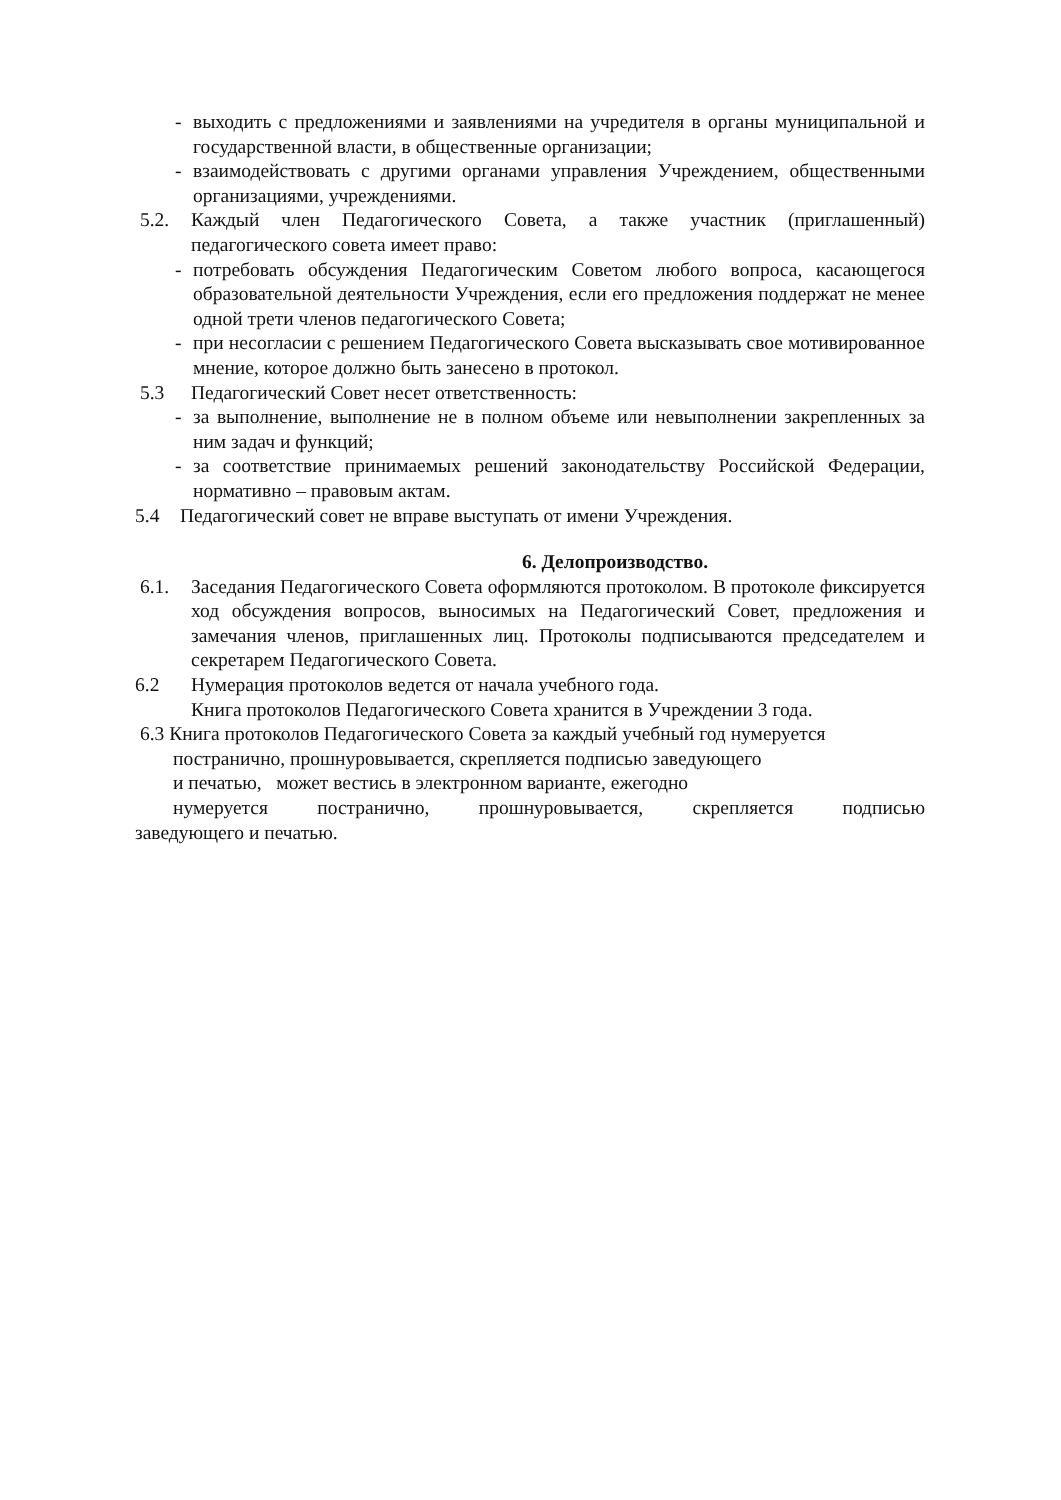- выходить с предложениями и заявлениями на учредителя в органы муниципальной и государственной власти, в общественные организации;
- взаимодействовать с другими органами управления Учреждением, общественными организациями, учреждениями.
5.2. Каждый член Педагогического Совета, а также участник (приглашенный) педагогического совета имеет право:
- потребовать обсуждения Педагогическим Советом любого вопроса, касающегося образовательной деятельности Учреждения, если его предложения поддержат не менее одной трети членов педагогического Совета;
- при несогласии с решением Педагогического Совета высказывать свое мотивированное мнение, которое должно быть занесено в протокол.
5.3 Педагогический Совет несет ответственность:
- за выполнение, выполнение не в полном объеме или невыполнении закрепленных за ним задач и функций;
- за соответствие принимаемых решений законодательству Российской Федерации, нормативно – правовым актам.
5.4 Педагогический совет не вправе выступать от имени Учреждения.
6. Делопроизводство.
6.1. Заседания Педагогического Совета оформляются протоколом. В протоколе фиксируется ход обсуждения вопросов, выносимых на Педагогический Совет, предложения и замечания членов, приглашенных лиц. Протоколы подписываются председателем и секретарем Педагогического Совета.
6.2 Нумерация протоколов ведется от начала учебного года.
Книга протоколов Педагогического Совета хранится в Учреждении 3 года.
6.3 Книга протоколов Педагогического Совета за каждый учебный год нумеруется
постранично, прошнуровывается, скрепляется подписью заведующего
и печатью, может вестись в электронном варианте, ежегодно
нумеруется постранично, прошнуровывается, скрепляется подписью
заведующего и печатью.